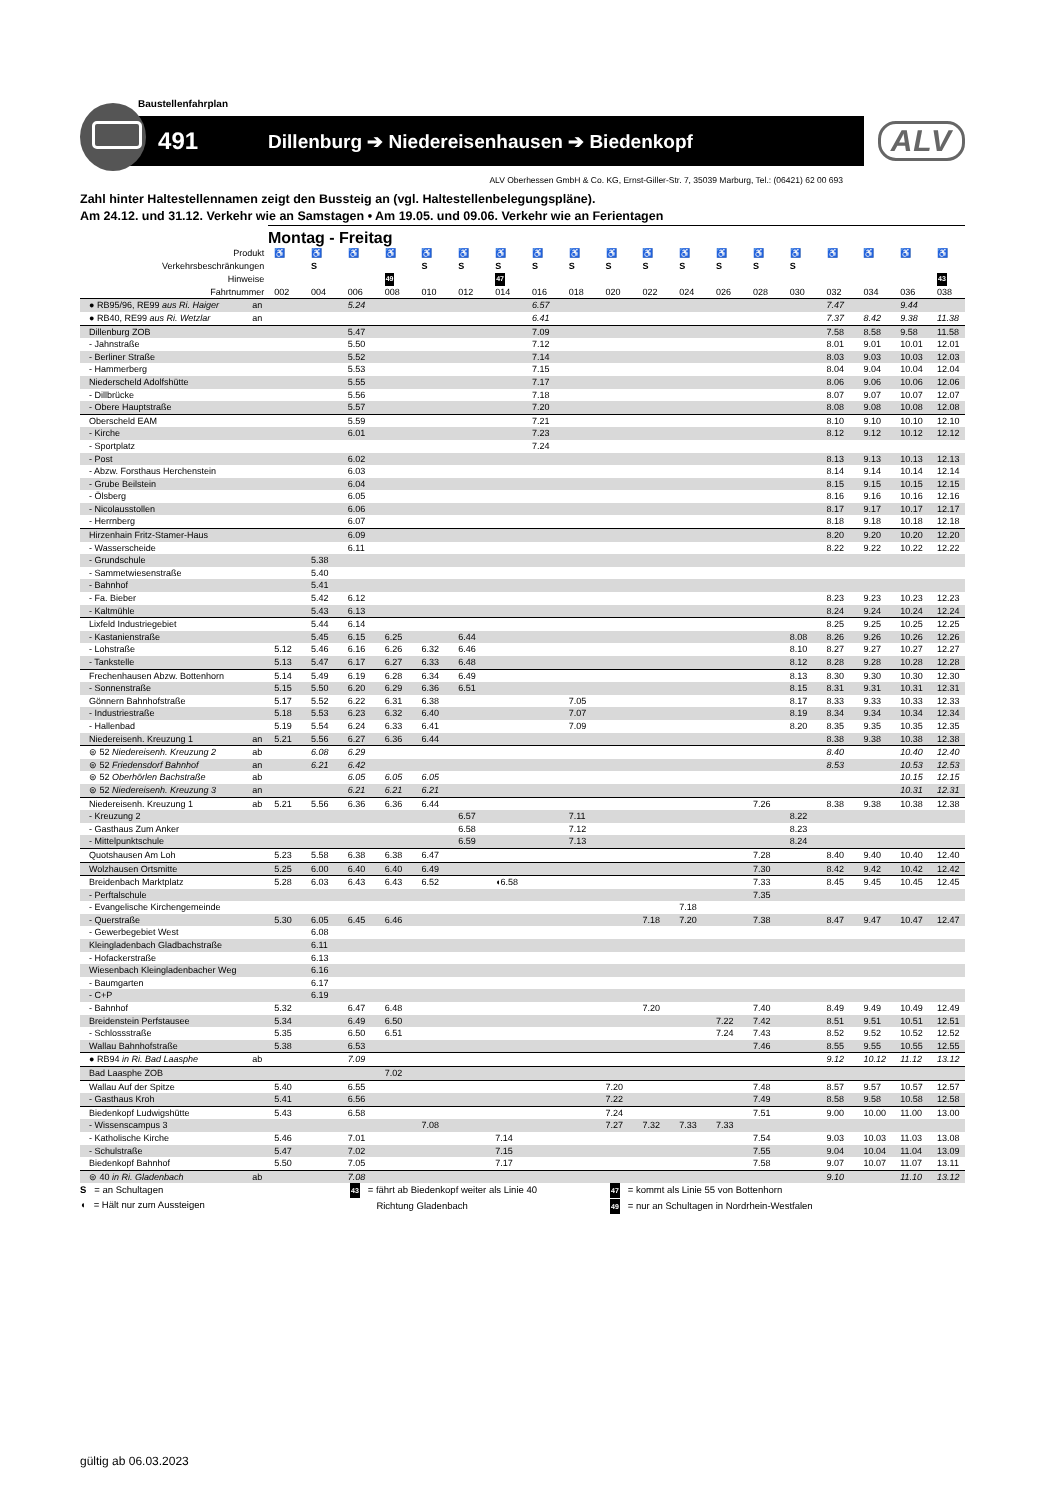Baustellenfahrplan
491 Dillenburg ➔ Niedereisenhausen ➔ Biedenkopf
ALV
ALV Oberhessen GmbH & Co. KG, Ernst-Giller-Str. 7, 35039 Marburg, Tel.: (06421) 62 00 693
Zahl hinter Haltestellennamen zeigt den Bussteig an (vgl. Haltestellenbelegungspläne).
Am 24.12. und 31.12. Verkehr wie an Samstagen • Am 19.05. und 09.06. Verkehr wie an Ferientagen
Montag - Freitag
| Produkt | | ♿ | ♿ | ♿ | ♿ | ♿ | ♿ | ♿ | ♿ | ♿ | ♿ | ♿ | ♿ | ♿ | ♿ | ♿ | ♿ | ♿ | ♿ | ♿ |
| Verkehrsbeschränkungen | | | S | | | S | S | S | S | S | S | S | S | S | S | S | | | | |
| Hinweise | | | | | 49 | | | 47 | | | | | | | | | | | | 43 |
| Fahrtnummer | | 002 | 004 | 006 | 008 | 010 | 012 | 014 | 016 | 018 | 020 | 022 | 024 | 026 | 028 | 030 | 032 | 034 | 036 | 038 |
| ● RB95/96, RE99 aus Ri. Haiger | an | | | 5.24 | | | | | 6.57 | | | | | | | | 7.47 | | 9.44 | |
| ● RB40, RE99 aus Ri. Wetzlar | an | | | | | | | | 6.41 | | | | | | | | 7.37 | 8.42 | 9.38 | 11.38 |
| Dillenburg ZOB | | | | 5.47 | | | | | 7.09 | | | | | | | | 7.58 | 8.58 | 9.58 | 11.58 |
| - Jahnstraße | | | | 5.50 | | | | | 7.12 | | | | | | | | 8.01 | 9.01 | 10.01 | 12.01 |
| - Berliner Straße | | | | 5.52 | | | | | 7.14 | | | | | | | | 8.03 | 9.03 | 10.03 | 12.03 |
| - Hammerberg | | | | 5.53 | | | | | 7.15 | | | | | | | | 8.04 | 9.04 | 10.04 | 12.04 |
| Niederscheld Adolfshütte | | | | 5.55 | | | | | 7.17 | | | | | | | | 8.06 | 9.06 | 10.06 | 12.06 |
| - Dillbrücke | | | | 5.56 | | | | | 7.18 | | | | | | | | 8.07 | 9.07 | 10.07 | 12.07 |
| - Obere Hauptstraße | | | | 5.57 | | | | | 7.20 | | | | | | | | 8.08 | 9.08 | 10.08 | 12.08 |
| Oberscheld EAM | | | | 5.59 | | | | | 7.21 | | | | | | | | 8.10 | 9.10 | 10.10 | 12.10 |
| - Kirche | | | | 6.01 | | | | | 7.23 | | | | | | | | 8.12 | 9.12 | 10.12 | 12.12 |
| - Sportplatz | | | | | | | | | 7.24 | | | | | | | | | | | |
| - Post | | | | 6.02 | | | | | | | | | | | | | 8.13 | 9.13 | 10.13 | 12.13 |
| - Abzw. Forsthaus Herchenstein | | | | 6.03 | | | | | | | | | | | | | 8.14 | 9.14 | 10.14 | 12.14 |
| - Grube Beilstein | | | | 6.04 | | | | | | | | | | | | | 8.15 | 9.15 | 10.15 | 12.15 |
| - Ölsberg | | | | 6.05 | | | | | | | | | | | | | 8.16 | 9.16 | 10.16 | 12.16 |
| - Nicolausstollen | | | | 6.06 | | | | | | | | | | | | | 8.17 | 9.17 | 10.17 | 12.17 |
| - Herrnberg | | | | 6.07 | | | | | | | | | | | | | 8.18 | 9.18 | 10.18 | 12.18 |
| Hirzenhain Fritz-Stamer-Haus | | | | 6.09 | | | | | | | | | | | | | 8.20 | 9.20 | 10.20 | 12.20 |
| - Wasserscheide | | | | 6.11 | | | | | | | | | | | | | 8.22 | 9.22 | 10.22 | 12.22 |
| - Grundschule | | | 5.38 | | | | | | | | | | | | | | | | | |
| - Sammetwiesenstraße | | | 5.40 | | | | | | | | | | | | | | | | | |
| - Bahnhof | | | 5.41 | | | | | | | | | | | | | | | | | |
| - Fa. Bieber | | | 5.42 | 6.12 | | | | | | | | | | | | | 8.23 | 9.23 | 10.23 | 12.23 |
| - Kaltmühle | | | 5.43 | 6.13 | | | | | | | | | | | | | 8.24 | 9.24 | 10.24 | 12.24 |
| Lixfeld Industriegebiet | | | 5.44 | 6.14 | | | | | | | | | | | | | 8.25 | 9.25 | 10.25 | 12.25 |
| - Kastanienstraße | | | 5.45 | 6.15 | 6.25 | | 6.44 | | | | | | | | | 8.08 | 8.26 | 9.26 | 10.26 | 12.26 |
| - Lohstraße | | 5.12 | 5.46 | 6.16 | 6.26 | 6.32 | 6.46 | | | | | | | | | 8.10 | 8.27 | 9.27 | 10.27 | 12.27 |
| - Tankstelle | | 5.13 | 5.47 | 6.17 | 6.27 | 6.33 | 6.48 | | | | | | | | | 8.12 | 8.28 | 9.28 | 10.28 | 12.28 |
| Frechenhausen Abzw. Bottenhorn | | 5.14 | 5.49 | 6.19 | 6.28 | 6.34 | 6.49 | | | | | | | | | 8.13 | 8.30 | 9.30 | 10.30 | 12.30 |
| - Sonnenstraße | | 5.15 | 5.50 | 6.20 | 6.29 | 6.36 | 6.51 | | | | | | | | | 8.15 | 8.31 | 9.31 | 10.31 | 12.31 |
| Gönnern Bahnhofstraße | | 5.17 | 5.52 | 6.22 | 6.31 | 6.38 | | | | 7.05 | | | | | | 8.17 | 8.33 | 9.33 | 10.33 | 12.33 |
| - Industriestraße | | 5.18 | 5.53 | 6.23 | 6.32 | 6.40 | | | | 7.07 | | | | | | 8.19 | 8.34 | 9.34 | 10.34 | 12.34 |
| - Hallenbad | | 5.19 | 5.54 | 6.24 | 6.33 | 6.41 | | | | 7.09 | | | | | | 8.20 | 8.35 | 9.35 | 10.35 | 12.35 |
| Niedereisenh. Kreuzung 1 | an | 5.21 | 5.56 | 6.27 | 6.36 | 6.44 | | | | | | | | | | | 8.38 | 9.38 | 10.38 | 12.38 |
| ⊜ 52 Niedereisenh. Kreuzung 2 | ab | | 6.08 | 6.29 | | | | | | | | | | | | | 8.40 | | 10.40 | 12.40 |
| ⊜ 52 Friedensdorf Bahnhof | an | | 6.21 | 6.42 | | | | | | | | | | | | | 8.53 | | 10.53 | 12.53 |
| ⊜ 52 Oberhörlen Bachstraße | ab | | | 6.05 | 6.05 | 6.05 | | | | | | | | | | | | | 10.15 | 12.15 |
| ⊜ 52 Niedereisenh. Kreuzung 3 | an | | | 6.21 | 6.21 | 6.21 | | | | | | | | | | | | | 10.31 | 12.31 |
| Niedereisenh. Kreuzung 1 | ab | 5.21 | 5.56 | 6.36 | 6.36 | 6.44 | | | | | | | | | 7.26 | | 8.38 | 9.38 | 10.38 | 12.38 |
| - Kreuzung 2 | | | | | | | 6.57 | | | 7.11 | | | | | | 8.22 | | | | |
| - Gasthaus Zum Anker | | | | | | | 6.58 | | | 7.12 | | | | | | 8.23 | | | | |
| - Mittelpunktschule | | | | | | | 6.59 | | | 7.13 | | | | | | 8.24 | | | | |
| Quotshausen Am Loh | | 5.23 | 5.58 | 6.38 | 6.38 | 6.47 | | | | | | | | | 7.28 | | 8.40 | 9.40 | 10.40 | 12.40 |
| Wolzhausen Ortsmitte | | 5.25 | 6.00 | 6.40 | 6.40 | 6.49 | | | | | | | | | 7.30 | | 8.42 | 9.42 | 10.42 | 12.42 |
| Breidenbach Marktplatz | | 5.28 | 6.03 | 6.43 | 6.43 | 6.52 | | ◖6.58 | | | | | | | 7.33 | | 8.45 | 9.45 | 10.45 | 12.45 |
| - Perftalschule | | | | | | | | | | | | | | | 7.35 | | | | | |
| - Evangelische Kirchengemeinde | | | | | | | | | | | | | 7.18 | | | | | | | |
| - Querstraße | | 5.30 | 6.05 | 6.45 | 6.46 | | | | | | | 7.18 | 7.20 | | 7.38 | | 8.47 | 9.47 | 10.47 | 12.47 |
| - Gewerbegebiet West | | | 6.08 | | | | | | | | | | | | | | | | | |
| Kleingladenbach Gladbachstraße | | | 6.11 | | | | | | | | | | | | | | | | | |
| - Hofackerstraße | | | 6.13 | | | | | | | | | | | | | | | | | |
| Wiesenbach Kleingladenbacher Weg | | | 6.16 | | | | | | | | | | | | | | | | | |
| - Baumgarten | | | 6.17 | | | | | | | | | | | | | | | | | |
| - C+P | | | 6.19 | | | | | | | | | | | | | | | | | |
| - Bahnhof | | 5.32 | | 6.47 | 6.48 | | | | | | | 7.20 | | | 7.40 | | 8.49 | 9.49 | 10.49 | 12.49 |
| Breidenstein Perfstausee | | 5.34 | | 6.49 | 6.50 | | | | | | | | | 7.22 | 7.42 | | 8.51 | 9.51 | 10.51 | 12.51 |
| - Schlossstraße | | 5.35 | | 6.50 | 6.51 | | | | | | | | | 7.24 | 7.43 | | 8.52 | 9.52 | 10.52 | 12.52 |
| Wallau Bahnhofstraße | | 5.38 | | 6.53 | | | | | | | | | | | 7.46 | | 8.55 | 9.55 | 10.55 | 12.55 |
| ● RB94 in Ri. Bad Laasphe | ab | | | 7.09 | | | | | | | | | | | | | 9.12 | 10.12 | 11.12 | 13.12 |
| Bad Laasphe ZOB | | | | | 7.02 | | | | | | | | | | | | | | | |
| Wallau Auf der Spitze | | 5.40 | | 6.55 | | | | | | | 7.20 | | | | 7.48 | | 8.57 | 9.57 | 10.57 | 12.57 |
| - Gasthaus Kroh | | 5.41 | | 6.56 | | | | | | | 7.22 | | | | 7.49 | | 8.58 | 9.58 | 10.58 | 12.58 |
| Biedenkopf Ludwigshütte | | 5.43 | | 6.58 | | | | | | | 7.24 | | | | 7.51 | | 9.00 | 10.00 | 11.00 | 13.00 |
| - Wissenscampus 3 | | | | | | 7.08 | | | | | 7.27 | 7.32 | 7.33 | 7.33 | | | | | | |
| - Katholische Kirche | | 5.46 | | 7.01 | | | | 7.14 | | | | | | | 7.54 | | 9.03 | 10.03 | 11.03 | 13.08 |
| - Schulstraße | | 5.47 | | 7.02 | | | | 7.15 | | | | | | | 7.55 | | 9.04 | 10.04 | 11.04 | 13.09 |
| Biedenkopf Bahnhof | | 5.50 | | 7.05 | | | | 7.17 | | | | | | | 7.58 | | 9.07 | 10.07 | 11.07 | 13.11 |
| ⊜ 40 in Ri. Gladenbach | ab | | | 7.08 | | | | | | | | | | | | | 9.10 | | 11.10 | 13.12 |
S = an Schultagen
◖ = Hält nur zum Aussteigen
43 = fährt ab Biedenkopf weiter als Linie 40
Richtung Gladenbach
47 = kommt als Linie 55 von Bottenhorn
49 = nur an Schultagen in Nordrhein-Westfalen
gültig ab 06.03.2023